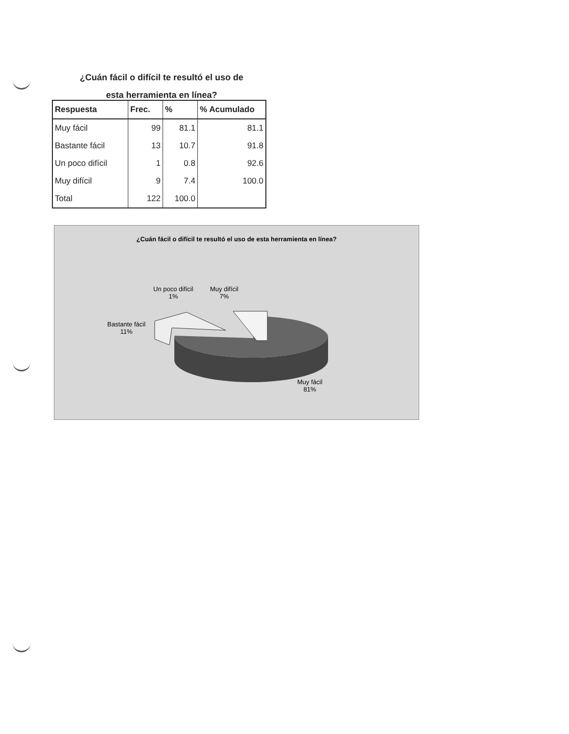¿Cuán fácil o difícil te resultó el uso de esta herramienta en línea?
| Respuesta | Frec. | % | % Acumulado |
| --- | --- | --- | --- |
| Muy fácil | 99 | 81.1 | 81.1 |
| Bastante fácil | 13 | 10.7 | 91.8 |
| Un poco difícil | 1 | 0.8 | 92.6 |
| Muy difícil | 9 | 7.4 | 100.0 |
| Total | 122 | 100.0 | |
¿Cuán fácil o difícil te resultó el uso de esta herramienta en línea?
Un poco difícil
1%
Muy difícil
7%
Bastante fácil
11%
Muy fácil
81%